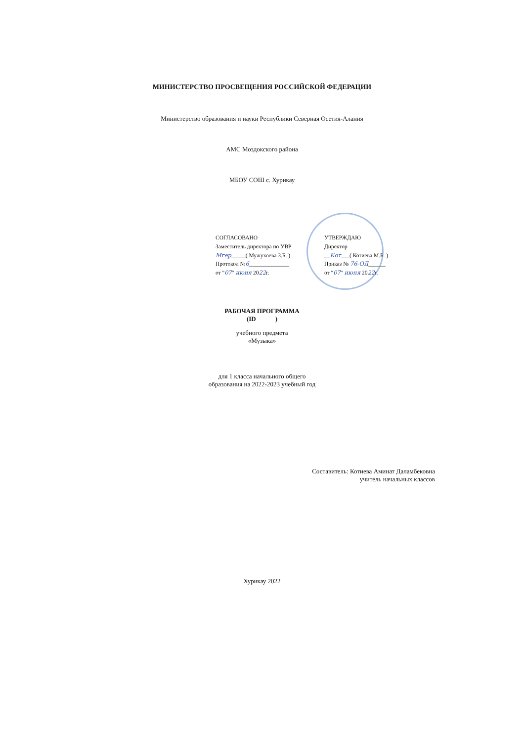МИНИСТЕРСТВО ПРОСВЕЩЕНИЯ РОССИЙСКОЙ ФЕДЕРАЦИИ
Министерство образования и науки Республики Северная Осетия-Алания
АМС Моздокского района
МБОУ СОШ с. Хурикау
СОГЛАСОВАНО
Заместитель директора по УВР
Мгер_____( Мужухоева З.Б. )
Протокол №6______________
от "07" июня 2022г.
УТВЕРЖДАЮ
Директор
__Кот___( Котиева М.Б. )
Приказ № 76-ОД______
от "07" июня 2022г.
РАБОЧАЯ ПРОГРАММА
(ID )
учебного предмета
«Музыка»
для 1 класса начального общего
образования на 2022-2023 учебный год
Составитель: Котиева Аминат Даламбековна
учитель начальных классов
Хурикау 2022